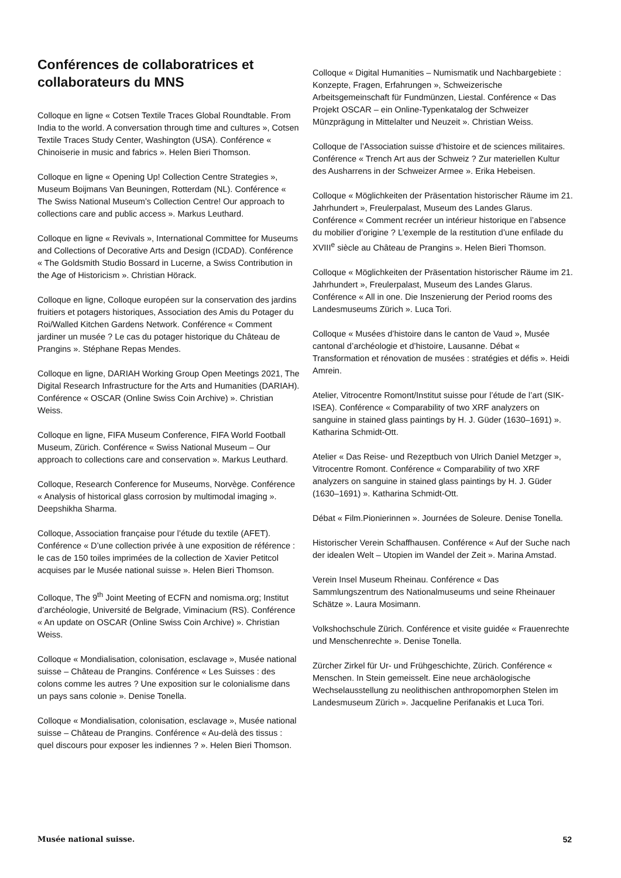Conférences de collaboratrices et collaborateurs du MNS
Colloque en ligne « Cotsen Textile Traces Global Roundtable. From India to the world. A conversation through time and cultures », Cotsen Textile Traces Study Center, Washington (USA). Conférence « Chinoiserie in music and fabrics ». Helen Bieri Thomson.
Colloque en ligne « Opening Up! Collection Centre Strategies », Museum Boijmans Van Beuningen, Rotterdam (NL). Conférence « The Swiss National Museum’s Collection Centre! Our approach to collections care and public access ». Markus Leuthard.
Colloque en ligne « Revivals », International Committee for Museums and Collections of Decorative Arts and Design (ICDAD). Conférence « The Goldsmith Studio Bossard in Lucerne, a Swiss Contribution in the Age of Historicism ». Christian Hörack.
Colloque en ligne, Colloque européen sur la conservation des jardins fruitiers et potagers historiques, Association des Amis du Potager du Roi/Walled Kitchen Gardens Network. Conférence « Comment jardiner un musée ? Le cas du potager historique du Château de Prangins ». Stéphane Repas Mendes.
Colloque en ligne, DARIAH Working Group Open Meetings 2021, The Digital Research Infrastructure for the Arts and Humanities (DARIAH). Conférence « OSCAR (Online Swiss Coin Archive) ». Christian Weiss.
Colloque en ligne, FIFA Museum Conference, FIFA World Football Museum, Zürich. Conférence « Swiss National Museum – Our approach to collections care and conservation ». Markus Leuthard.
Colloque, Research Conference for Museums, Norvège. Conférence « Analysis of historical glass corrosion by multimodal imaging ». Deepshikha Sharma.
Colloque, Association française pour l’étude du textile (AFET). Conférence « D’une collection privée à une exposition de référence : le cas de 150 toiles imprimées de la collection de Xavier Petitcol acquises par le Musée national suisse ». Helen Bieri Thomson.
Colloque, The 9<sup>th</sup> Joint Meeting of ECFN and nomisma.org; Institut d’archéologie, Université de Belgrade, Viminacium (RS). Conférence « An update on OSCAR (Online Swiss Coin Archive) ». Christian Weiss.
Colloque « Mondialisation, colonisation, esclavage », Musée national suisse – Château de Prangins. Conférence « Les Suisses : des colons comme les autres ? Une exposition sur le colonialisme dans un pays sans colonie ». Denise Tonella.
Colloque « Mondialisation, colonisation, esclavage », Musée national suisse – Château de Prangins. Conférence « Au-delà des tissus : quel discours pour exposer les indiennes ? ». Helen Bieri Thomson.
Colloque « Digital Humanities – Numismatik und Nachbargebiete : Konzepte, Fragen, Erfahrungen », Schweizerische Arbeitsgemeinschaft für Fundmünzen, Liestal. Conférence « Das Projekt OSCAR – ein Online-Typenkatalog der Schweizer Münzprägung in Mittelalter und Neuzeit ». Christian Weiss.
Colloque de l’Association suisse d’histoire et de sciences militaires. Conférence « Trench Art aus der Schweiz ? Zur materiellen Kultur des Ausharrens in der Schweizer Armee ». Erika Hebeisen.
Colloque « Möglichkeiten der Präsentation historischer Räume im 21. Jahrhundert », Freulerpalast, Museum des Landes Glarus. Conférence « Comment recréer un intérieur historique en l’absence du mobilier d’origine ? L’exemple de la restitution d’une enfilade du XVIII<sup>e</sup> siècle au Château de Prangins ». Helen Bieri Thomson.
Colloque « Möglichkeiten der Präsentation historischer Räume im 21. Jahrhundert », Freulerpalast, Museum des Landes Glarus. Conférence « All in one. Die Inszenierung der Period rooms des Landesmuseums Zürich ». Luca Tori.
Colloque « Musées d’histoire dans le canton de Vaud », Musée cantonal d’archéologie et d’histoire, Lausanne. Débat « Transformation et rénovation de musées : stratégies et défis ». Heidi Amrein.
Atelier, Vitrocentre Romont/Institut suisse pour l’étude de l’art (SIK-ISEA). Conférence « Comparability of two XRF analyzers on sanguine in stained glass paintings by H. J. Güder (1630–1691) ». Katharina Schmidt-Ott.
Atelier « Das Reise- und Rezeptbuch von Ulrich Daniel Metzger », Vitrocentre Romont. Conférence « Comparability of two XRF analyzers on sanguine in stained glass paintings by H. J. Güder (1630–1691) ». Katharina Schmidt-Ott.
Débat « Film.Pionierinnen ». Journées de Soleure. Denise Tonella.
Historischer Verein Schaffhausen. Conférence « Auf der Suche nach der idealen Welt – Utopien im Wandel der Zeit ». Marina Amstad.
Verein Insel Museum Rheinau. Conférence « Das Sammlungszentrum des Nationalmuseums und seine Rheinauer Schätze ». Laura Mosimann.
Volkshochschule Zürich. Conférence et visite guidée « Frauenrechte und Menschenrechte ». Denise Tonella.
Zürcher Zirkel für Ur- und Frühgeschichte, Zürich. Conférence « Menschen. In Stein gemeisselt. Eine neue archäologische Wechselausstellung zu neolithischen anthropomorphen Stelen im Landesmuseum Zürich ». Jacqueline Perifanakis et Luca Tori.
Musée national suisse. 52